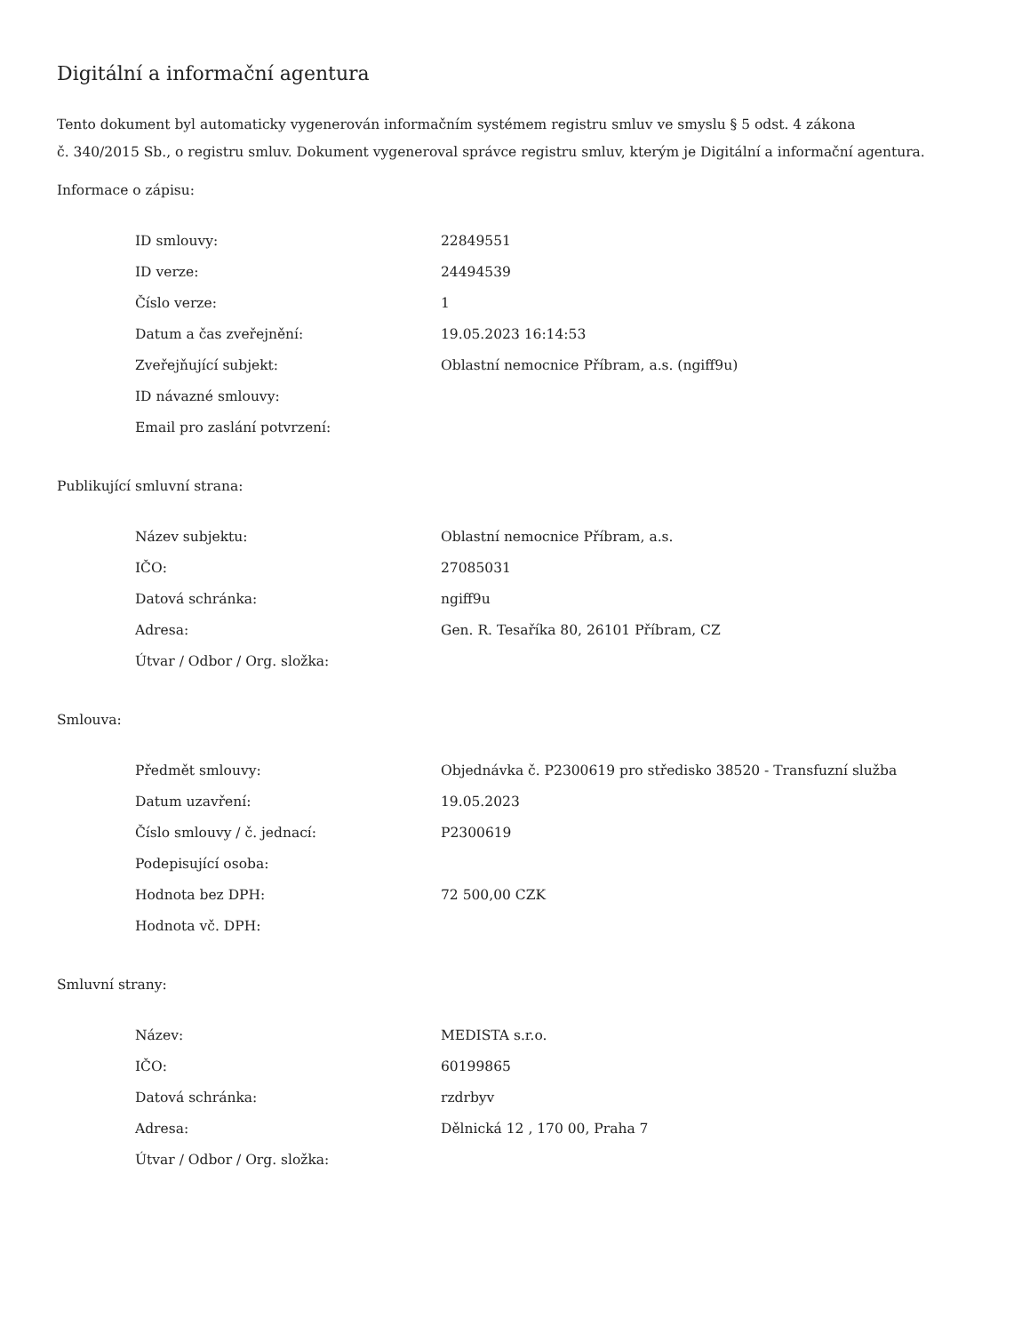Digitální a informační agentura
Tento dokument byl automaticky vygenerován informačním systémem registru smluv ve smyslu § 5 odst. 4 zákona
č. 340/2015 Sb., o registru smluv. Dokument vygeneroval správce registru smluv, kterým je Digitální a informační agentura.
Informace o zápisu:
| ID smlouvy: | 22849551 |
| ID verze: | 24494539 |
| Číslo verze: | 1 |
| Datum a čas zveřejnění: | 19.05.2023 16:14:53 |
| Zveřejňující subjekt: | Oblastní nemocnice Příbram, a.s. (ngiff9u) |
| ID návazné smlouvy: | |
| Email pro zaslání potvrzení: | |
Publikující smluvní strana:
| Název subjektu: | Oblastní nemocnice Příbram, a.s. |
| IČO: | 27085031 |
| Datová schránka: | ngiff9u |
| Adresa: | Gen. R. Tesaříka 80, 26101 Příbram, CZ |
| Útvar / Odbor / Org. složka: | |
Smlouva:
| Předmět smlouvy: | Objednávka č. P2300619 pro středisko 38520 - Transfuzní služba |
| Datum uzavření: | 19.05.2023 |
| Číslo smlouvy / č. jednací: | P2300619 |
| Podepisující osoba: | |
| Hodnota bez DPH: | 72 500,00 CZK |
| Hodnota vč. DPH: | |
Smluvní strany:
| Název: | MEDISTA s.r.o. |
| IČO: | 60199865 |
| Datová schránka: | rzdrbyv |
| Adresa: | Dělnická 12 , 170 00, Praha 7 |
| Útvar / Odbor / Org. složka: | |